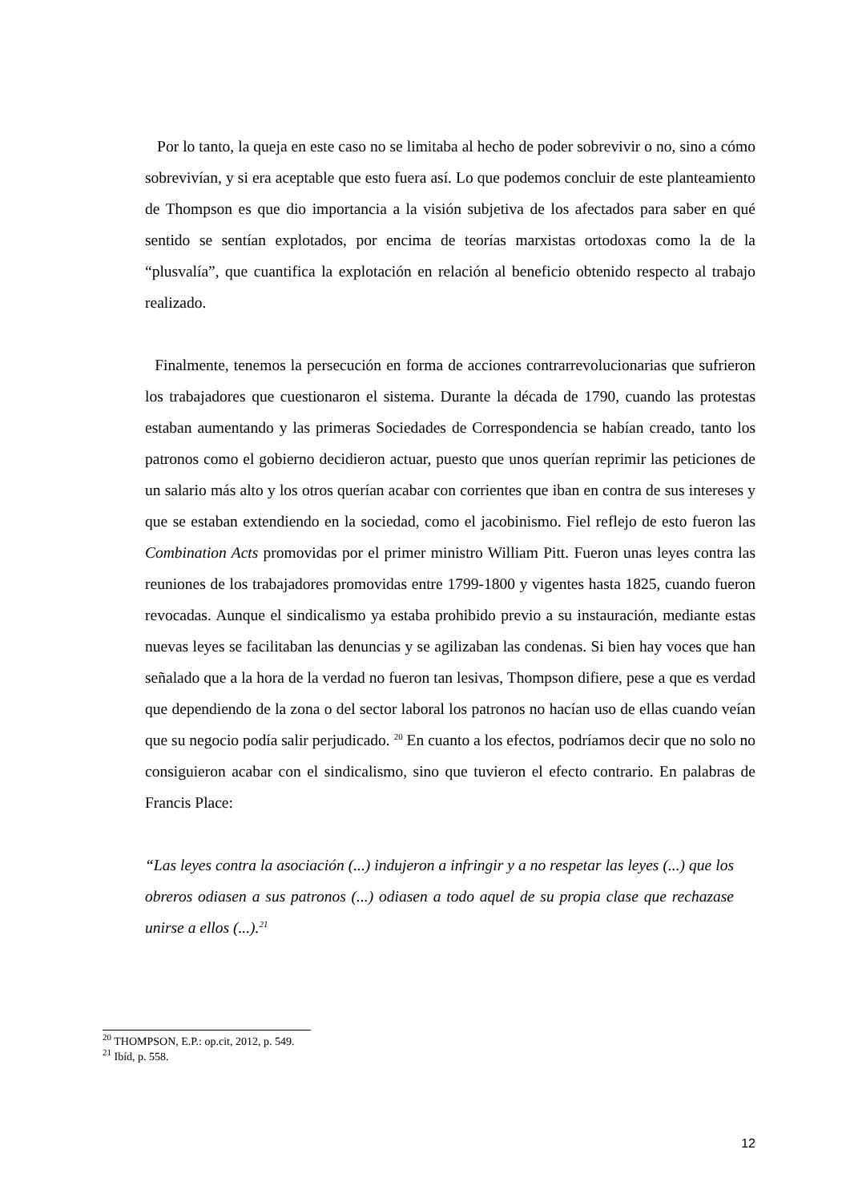Por lo tanto, la queja en este caso no se limitaba al hecho de poder sobrevivir o no, sino a cómo sobrevivían, y si era aceptable que esto fuera así. Lo que podemos concluir de este planteamiento de Thompson es que dio importancia a la visión subjetiva de los afectados para saber en qué sentido se sentían explotados, por encima de teorías marxistas ortodoxas como la de la “plusvalía”, que cuantifica la explotación en relación al beneficio obtenido respecto al trabajo realizado.
Finalmente, tenemos la persecución en forma de acciones contrarrevolucionarias que sufrieron los trabajadores que cuestionaron el sistema. Durante la década de 1790, cuando las protestas estaban aumentando y las primeras Sociedades de Correspondencia se habían creado, tanto los patronos como el gobierno decidieron actuar, puesto que unos querían reprimir las peticiones de un salario más alto y los otros querían acabar con corrientes que iban en contra de sus intereses y que se estaban extendiendo en la sociedad, como el jacobinismo. Fiel reflejo de esto fueron las Combination Acts promovidas por el primer ministro William Pitt. Fueron unas leyes contra las reuniones de los trabajadores promovidas entre 1799-1800 y vigentes hasta 1825, cuando fueron revocadas. Aunque el sindicalismo ya estaba prohibido previo a su instauración, mediante estas nuevas leyes se facilitaban las denuncias y se agilizaban las condenas. Si bien hay voces que han señalado que a la hora de la verdad no fueron tan lesivas, Thompson difiere, pese a que es verdad que dependiendo de la zona o del sector laboral los patronos no hacían uso de ellas cuando veían que su negocio podía salir perjudicado. <sup>20</sup> En cuanto a los efectos, podríamos decir que no solo no consiguieron acabar con el sindicalismo, sino que tuvieron el efecto contrario. En palabras de Francis Place:
“Las leyes contra la asociación (...) indujeron a infringir y a no respetar las leyes (...) que los obreros odiasen a sus patronos (...) odiasen a todo aquel de su propia clase que rechazase unirse a ellos (...).<sup>21</sup>
<sup>20</sup> THOMPSON, E.P.: op.cit, 2012, p. 549.
<sup>21</sup> Ibíd, p. 558.
12